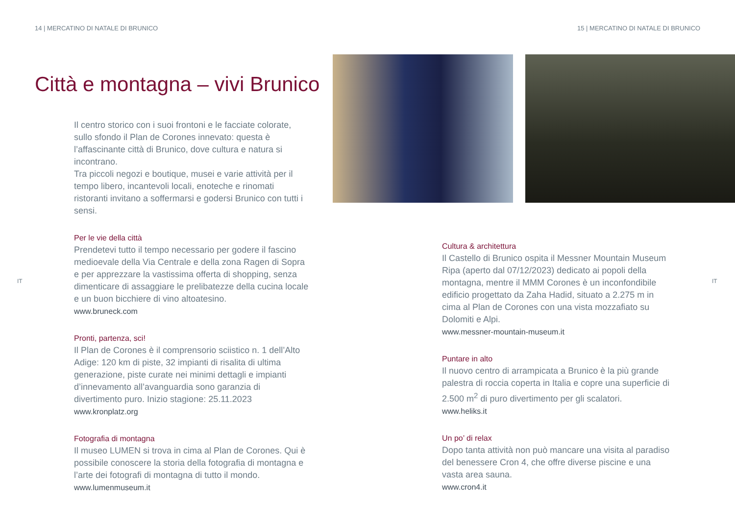14 | MERCATINO DI NATALE DI BRUNICO
15 | MERCATINO DI NATALE DI BRUNICO
Città e montagna – vivi Brunico
IT IT
Il centro storico con i suoi frontoni e le facciate colorate, sullo sfondo il Plan de Corones innevato: questa è l’affascinante città di Brunico, dove cultura e natura si incontrano.
Tra piccoli negozi e boutique, musei e varie attività per il tempo libero, incantevoli locali, enoteche e rinomati ristoranti invitano a soffermarsi e godersi Brunico con tutti i sensi.
Per le vie della città
Prendetevi tutto il tempo necessario per godere il fascino medioevale della Via Centrale e della zona Ragen di Sopra e per apprezzare la vastissima offerta di shopping, senza dimenticare di assaggiare le prelibatezze della cucina locale e un buon bicchiere di vino altoatesino.
www.bruneck.com
Pronti, partenza, sci!
Il Plan de Corones è il comprensorio sciistico n. 1 dell’Alto Adige: 120 km di piste, 32 impianti di risalita di ultima generazione, piste curate nei minimi dettagli e impianti d’innevamento all’avanguardia sono garanzia di divertimento puro. Inizio stagione: 25.11.2023
www.kronplatz.org
Fotografia di montagna
Il museo LUMEN si trova in cima al Plan de Corones. Qui è possibile conoscere la storia della fotografia di montagna e l’arte dei fotografi di montagna di tutto il mondo.
www.lumenmuseum.it
Cultura & architettura
Il Castello di Brunico ospita il Messner Mountain Museum Ripa (aperto dal 07/12/2023) dedicato ai popoli della montagna, mentre il MMM Corones è un inconfondibile edificio progettato da Zaha Hadid, situato a 2.275 m in cima al Plan de Corones con una vista mozzafiato su Dolomiti e Alpi.
www.messner-mountain-museum.it
Puntare in alto
Il nuovo centro di arrampicata a Brunico è la più grande palestra di roccia coperta in Italia e copre una superficie di 2.500 m<sup>2</sup> di puro divertimento per gli scalatori.
www.heliks.it
Un po’ di relax
Dopo tanta attività non può mancare una visita al paradiso del benessere Cron 4, che offre diverse piscine e una vasta area sauna.
www.cron4.it